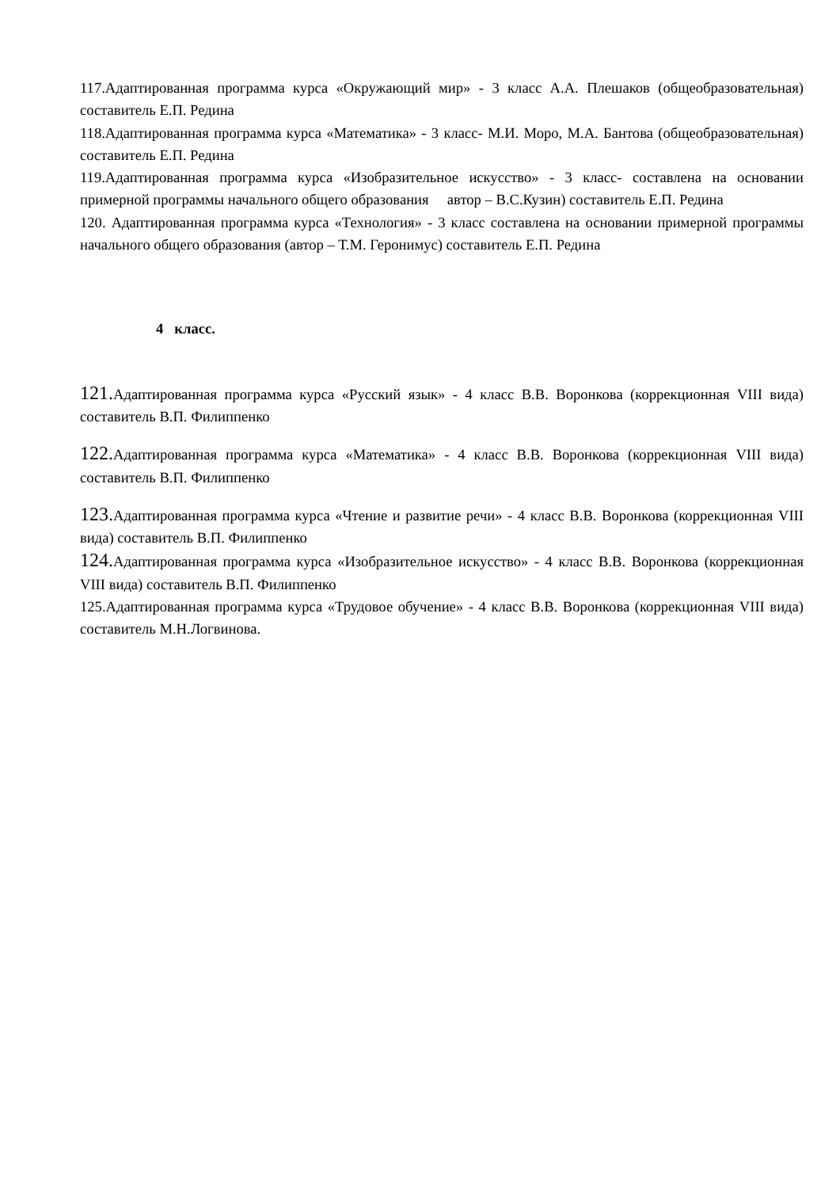117.Адаптированная программа курса «Окружающий мир» - 3 класс А.А. Плешаков (общеобразовательная) составитель Е.П. Редина
118.Адаптированная программа курса «Математика» - 3 класс- М.И. Моро, М.А. Бантова (общеобразовательная) составитель Е.П. Редина
119.Адаптированная программа курса «Изобразительное искусство» - 3 класс- составлена на основании примерной программы начального общего образования автор – В.С.Кузин) составитель Е.П. Редина
120. Адаптированная программа курса «Технология» - 3 класс составлена на основании примерной программы начального общего образования (автор – Т.М. Геронимус) составитель Е.П. Редина
4 класс.
121. Адаптированная программа курса «Русский язык» - 4 класс В.В. Воронкова (коррекционная VIII вида) составитель В.П. Филиппенко
122. Адаптированная программа курса «Математика» - 4 класс В.В. Воронкова (коррекционная VIII вида) составитель В.П. Филиппенко
123. Адаптированная программа курса «Чтение и развитие речи» - 4 класс В.В. Воронкова (коррекционная VIII вида) составитель В.П. Филиппенко
124. Адаптированная программа курса «Изобразительное искусство» - 4 класс В.В. Воронкова (коррекционная VIII вида) составитель В.П. Филиппенко
125.Адаптированная программа курса «Трудовое обучение» - 4 класс В.В. Воронкова (коррекционная VIII вида) составитель М.Н.Логвинова.